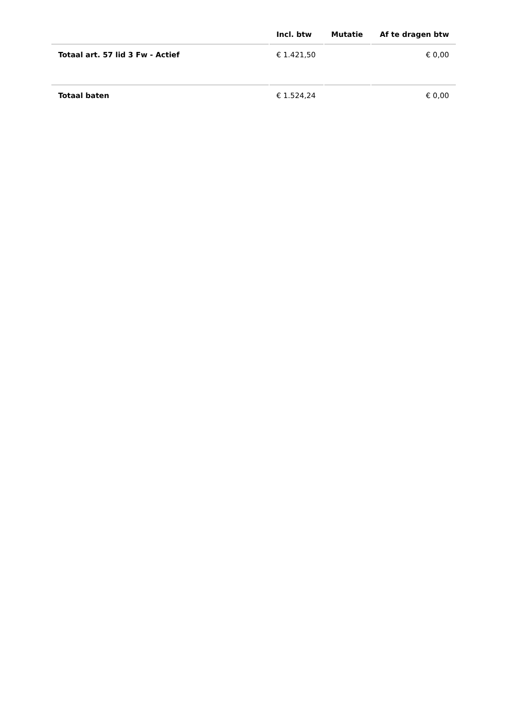| | Incl. btw | Mutatie | Af te dragen btw |
| --- | --- | --- | --- |
| Totaal art. 57 lid 3 Fw - Actief | € 1.421,50 | | € 0,00 |
| Totaal baten | € 1.524,24 | | € 0,00 |